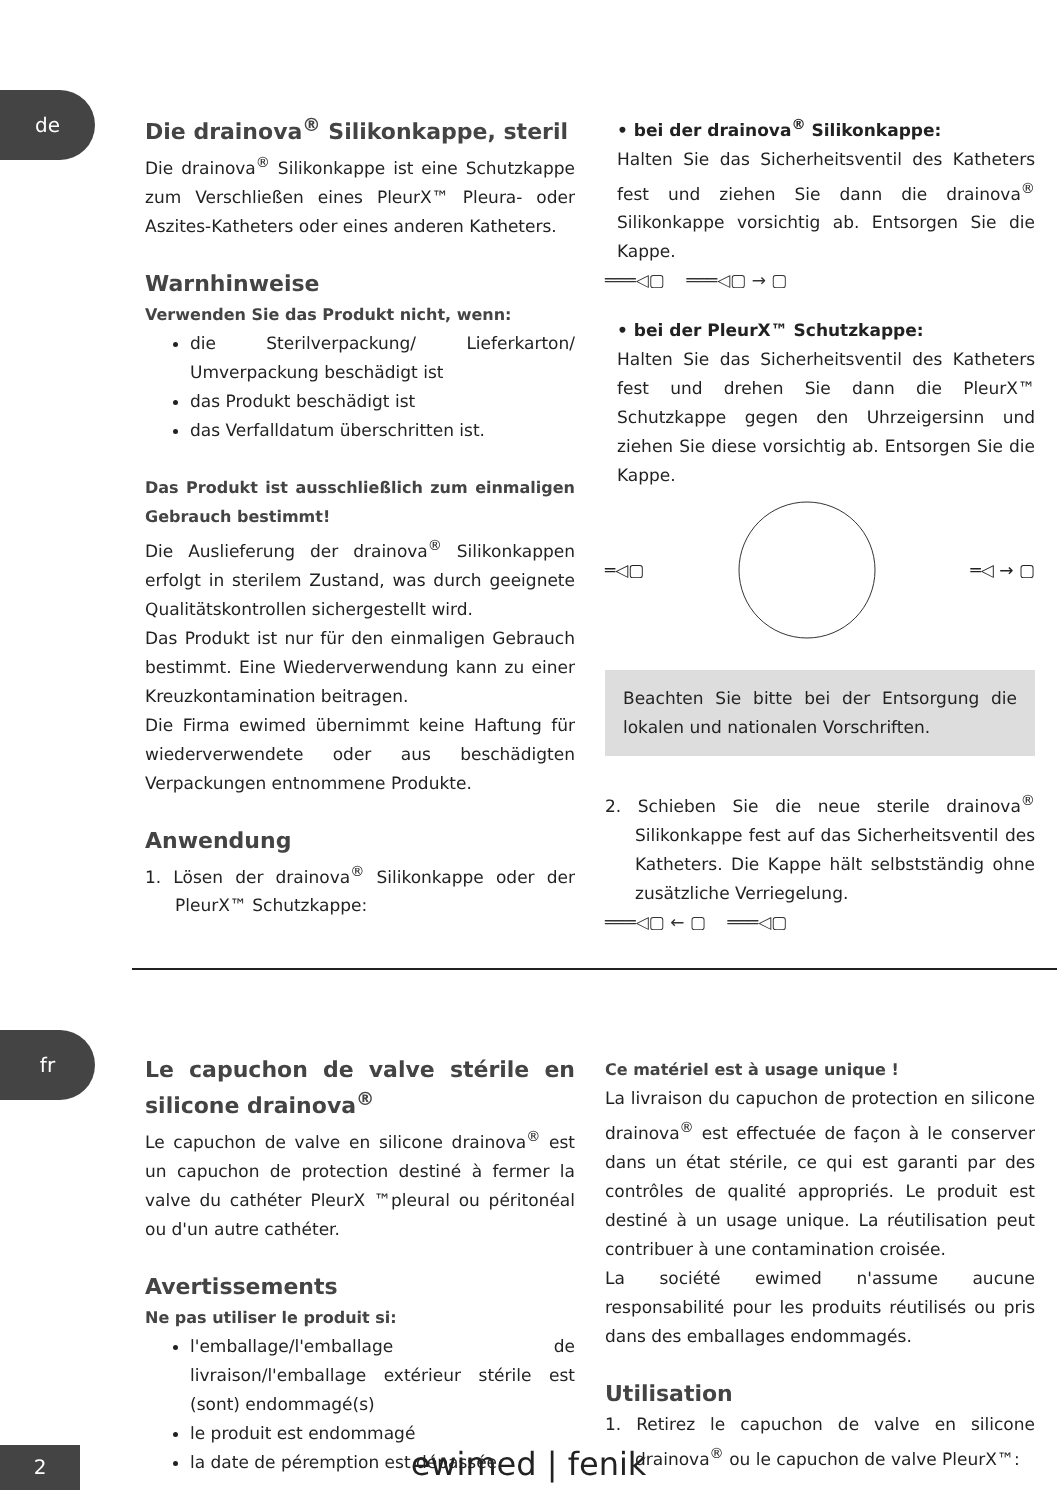de
Die drainova<sup>®</sup> Silikonkappe, steril
Die drainova<sup>®</sup> Silikonkappe ist eine Schutzkappe zum Verschließen eines PleurX™ Pleura- oder Aszites-Katheters oder eines anderen Katheters.
Warnhinweise
Verwenden Sie das Produkt nicht, wenn:
die Sterilverpackung/ Lieferkarton/ Umverpackung beschädigt ist
das Produkt beschädigt ist
das Verfalldatum überschritten ist.
Das Produkt ist ausschließlich zum einmaligen Gebrauch bestimmt!
Die Auslieferung der drainova<sup>®</sup> Silikonkappen erfolgt in sterilem Zustand, was durch geeignete Qualitätskontrollen sichergestellt wird.
Das Produkt ist nur für den einmaligen Gebrauch bestimmt. Eine Wiederverwendung kann zu einer Kreuzkontamination beitragen.
Die Firma ewimed übernimmt keine Haftung für wiederverwendete oder aus beschädigten Verpackungen entnommene Produkte.
Anwendung
1. Lösen der drainova<sup>®</sup> Silikonkappe oder der PleurX™ Schutzkappe:
• bei der drainova<sup>®</sup> Silikonkappe:
Halten Sie das Sicherheitsventil des Katheters fest und ziehen Sie dann die drainova<sup>®</sup> Silikonkappe vorsichtig ab. Entsorgen Sie die Kappe.
═══◁▢ ═══◁▢ → ▢
• bei der PleurX™ Schutzkappe:
Halten Sie das Sicherheitsventil des Katheters fest und drehen Sie dann die PleurX™ Schutzkappe gegen den Uhrzeigersinn und ziehen Sie diese vorsichtig ab. Entsorgen Sie die Kappe.
═◁▢ ═◁ → ▢
Beachten Sie bitte bei der Entsorgung die lokalen und nationalen Vorschriften.
2. Schieben Sie die neue sterile drainova<sup>®</sup> Silikonkappe fest auf das Sicherheitsventil des Katheters. Die Kappe hält selbstständig ohne zusätzliche Verriegelung.
═══◁▢ ← ▢ ═══◁▢
fr
Le capuchon de valve stérile en silicone drainova<sup>®</sup>
Le capuchon de valve en silicone drainova<sup>®</sup> est un capuchon de protection destiné à fermer la valve du cathéter PleurX ™pleural ou péritonéal ou d'un autre cathéter.
Avertissements
Ne pas utiliser le produit si:
l'emballage/l'emballage de livraison/l'emballage extérieur stérile est (sont) endommagé(s)
le produit est endommagé
la date de péremption est dépassée
Ce matériel est à usage unique !
La livraison du capuchon de protection en silicone drainova<sup>®</sup> est effectuée de façon à le conserver dans un état stérile, ce qui est garanti par des contrôles de qualité appropriés. Le produit est destiné à un usage unique. La réutilisation peut contribuer à une contamination croisée.
La société ewimed n'assume aucune responsabilité pour les produits réutilisés ou pris dans des emballages endommagés.
Utilisation
1. Retirez le capuchon de valve en silicone drainova<sup>®</sup> ou le capuchon de valve PleurX™:
2
ewimed | fenik